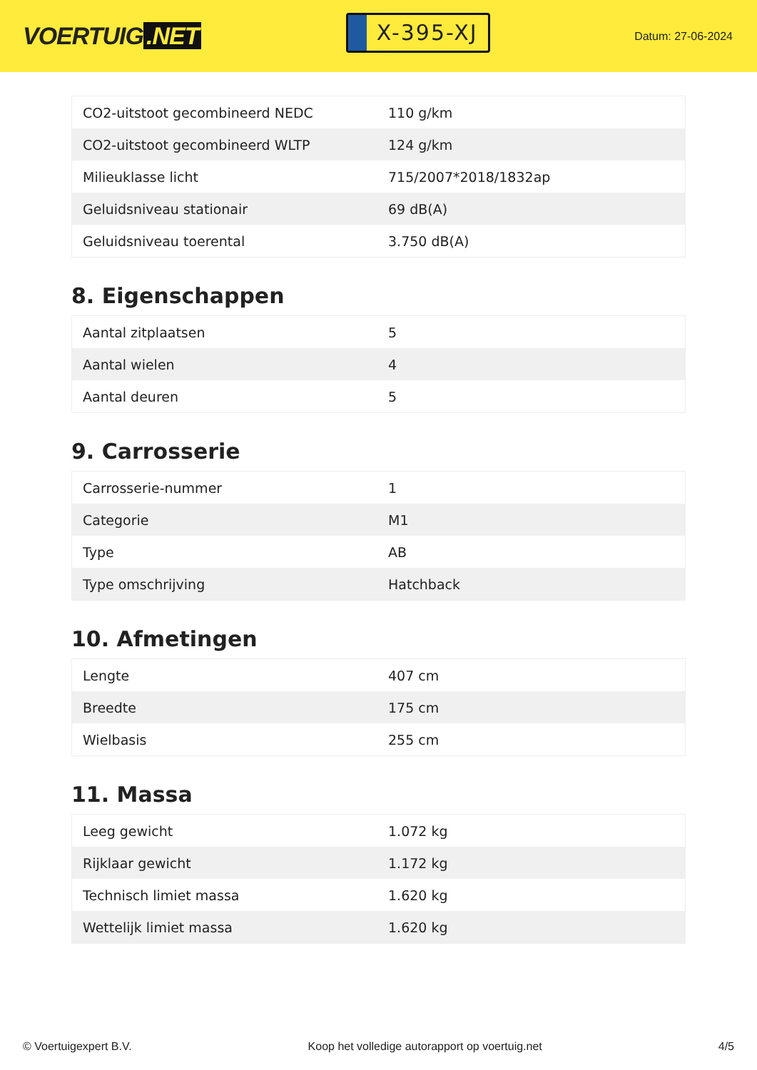VOERTUIG.NET
X-395-XJ
Datum: 27-06-2024
| CO2-uitstoot gecombineerd NEDC | 110 g/km |
| CO2-uitstoot gecombineerd WLTP | 124 g/km |
| Milieuklasse licht | 715/2007*2018/1832ap |
| Geluidsniveau stationair | 69 dB(A) |
| Geluidsniveau toerental | 3.750 dB(A) |
8. Eigenschappen
| Aantal zitplaatsen | 5 |
| Aantal wielen | 4 |
| Aantal deuren | 5 |
9. Carrosserie
| Carrosserie-nummer | 1 |
| Categorie | M1 |
| Type | AB |
| Type omschrijving | Hatchback |
10. Afmetingen
| Lengte | 407 cm |
| Breedte | 175 cm |
| Wielbasis | 255 cm |
11. Massa
| Leeg gewicht | 1.072 kg |
| Rijklaar gewicht | 1.172 kg |
| Technisch limiet massa | 1.620 kg |
| Wettelijk limiet massa | 1.620 kg |
© Voertuigexpert B.V. Koop het volledige autorapport op voertuig.net 4/5